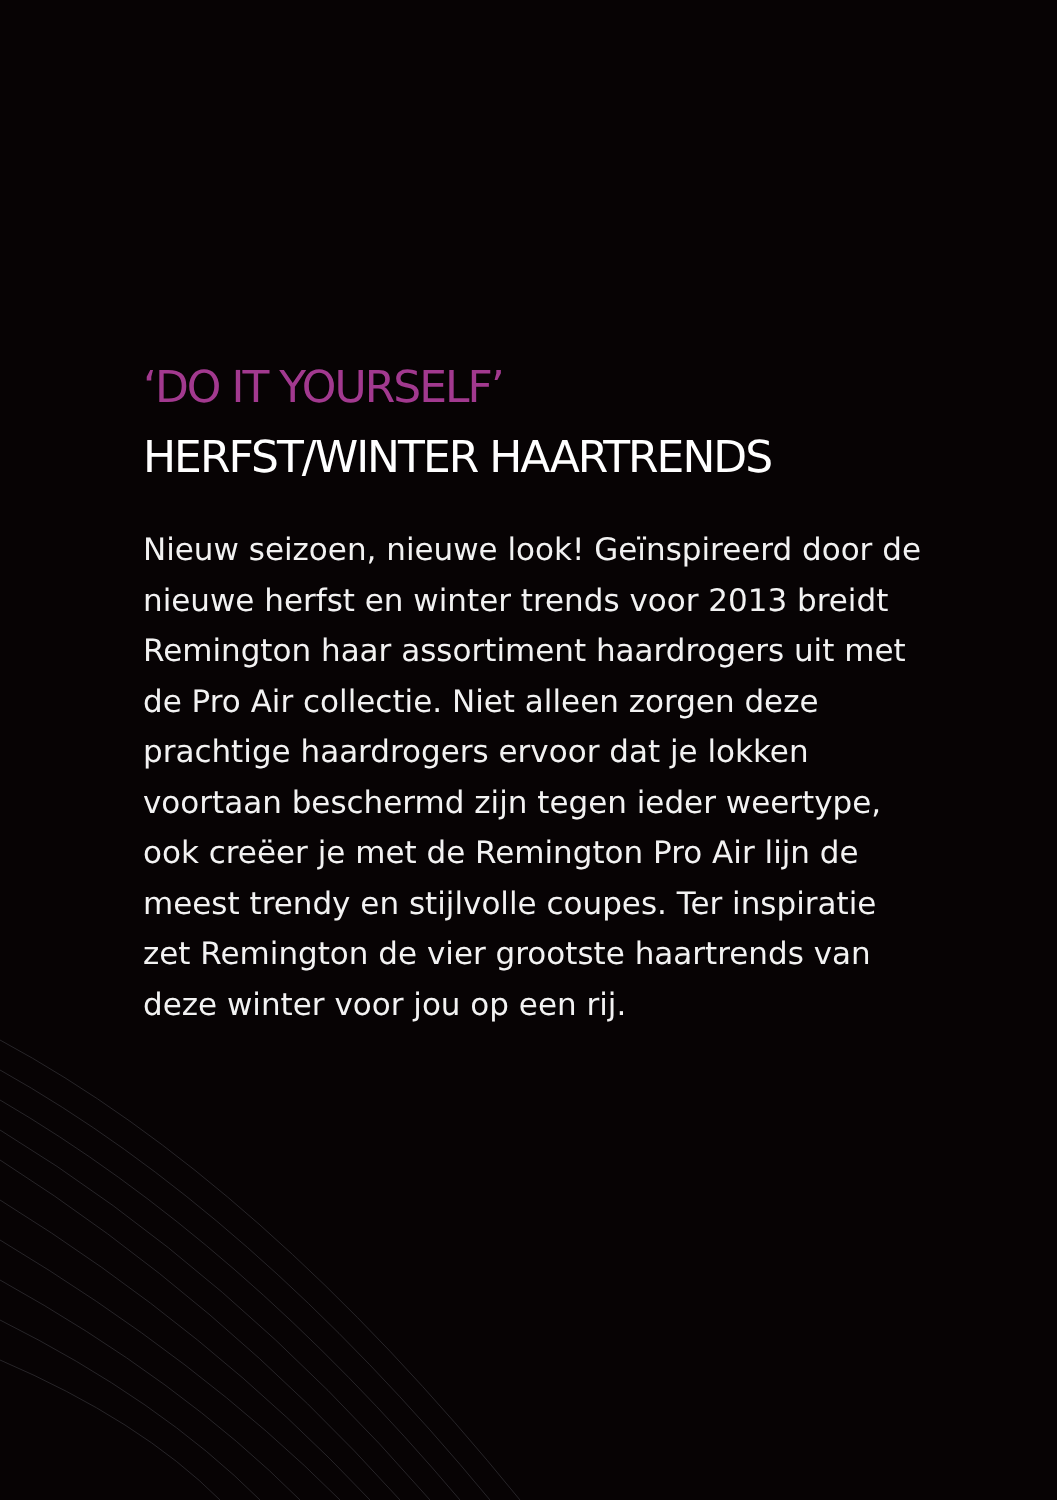‘DO IT YOURSELF’
HERFST/WINTER HAARTRENDS
Nieuw seizoen, nieuwe look! Geïnspireerd door de nieuwe herfst en winter trends voor 2013 breidt Remington haar assortiment haardrogers uit met de Pro Air collectie. Niet alleen zorgen deze prachtige haardrogers ervoor dat je lokken voortaan beschermd zijn tegen ieder weertype, ook creëer je met de Remington Pro Air lijn de meest trendy en stijlvolle coupes. Ter inspiratie zet Remington de vier grootste haartrends van deze winter voor jou op een rij.